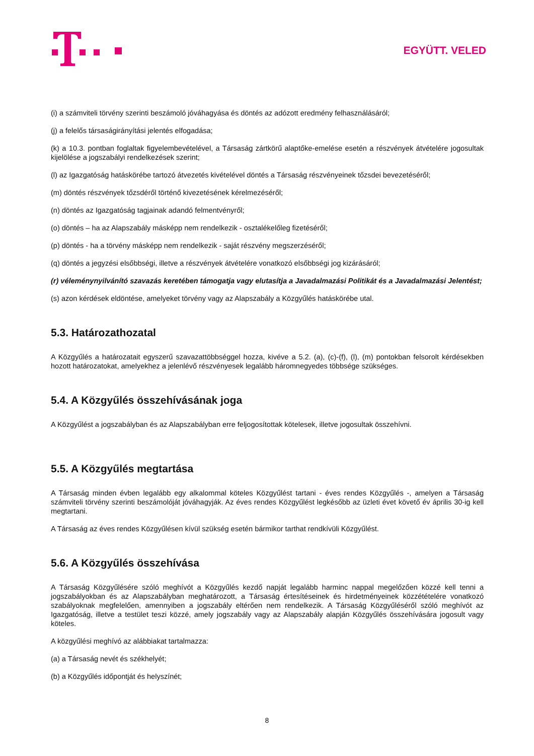EGYÜTT. VELED
(i) a számviteli törvény szerinti beszámoló jóváhagyása és döntés az adózott eredmény felhasználásáról;
(j) a felelős társaságirányítási jelentés elfogadása;
(k) a 10.3. pontban foglaltak figyelembevételével, a Társaság zártkörű alaptőke-emelése esetén a részvények átvételére jogosultak kijelölése a jogszabályi rendelkezések szerint;
(l) az Igazgatóság hatáskörébe tartozó átvezetés kivételével döntés a Társaság részvényeinek tőzsdei bevezetéséről;
(m) döntés részvények tőzsdéről történő kivezetésének kérelmezéséről;
(n) döntés az Igazgatóság tagjainak adandó felmentvényről;
(o) döntés – ha az Alapszabály másképp nem rendelkezik - osztalékelőleg fizetéséről;
(p) döntés - ha a törvény másképp nem rendelkezik - saját részvény megszerzéséről;
(q) döntés a jegyzési elsőbbségi, illetve a részvények átvételére vonatkozó elsőbbségi jog kizárásáról;
(r) véleménynyilvánító szavazás keretében támogatja vagy elutasítja a Javadalmazási Politikát és a Javadalmazási Jelentést;
(s) azon kérdések eldöntése, amelyeket törvény vagy az Alapszabály a Közgyűlés hatáskörébe utal.
5.3. Határozathozatal
A Közgyűlés a határozatait egyszerű szavazattöbbséggel hozza, kivéve a 5.2. (a), (c)-(f), (l), (m) pontokban felsorolt kérdésekben hozott határozatokat, amelyekhez a jelenlévő részvényesek legalább háromnegyedes többsége szükséges.
5.4. A Közgyűlés összehívásának joga
A Közgyűlést a jogszabályban és az Alapszabályban erre feljogosítottak kötelesek, illetve jogosultak összehívni.
5.5. A Közgyűlés megtartása
A Társaság minden évben legalább egy alkalommal köteles Közgyűlést tartani - éves rendes Közgyűlés -, amelyen a Társaság számviteli törvény szerinti beszámolóját jóváhagyják. Az éves rendes Közgyűlést legkésőbb az üzleti évet követő év április 30-ig kell megtartani.
A Társaság az éves rendes Közgyűlésen kívül szükség esetén bármikor tarthat rendkívüli Közgyűlést.
5.6. A Közgyűlés összehívása
A Társaság Közgyűlésére szóló meghívót a Közgyűlés kezdő napját legalább harminc nappal megelőzően közzé kell tenni a jogszabályokban és az Alapszabályban meghatározott, a Társaság értesítéseinek és hirdetményeinek közzétételére vonatkozó szabályoknak megfelelően, amennyiben a jogszabály eltérően nem rendelkezik. A Társaság Közgyűléséről szóló meghívót az Igazgatóság, illetve a testület teszi közzé, amely jogszabály vagy az Alapszabály alapján Közgyűlés összehívására jogosult vagy köteles.
A közgyűlési meghívó az alábbiakat tartalmazza:
(a) a Társaság nevét és székhelyét;
(b) a Közgyűlés időpontját és helyszínét;
8